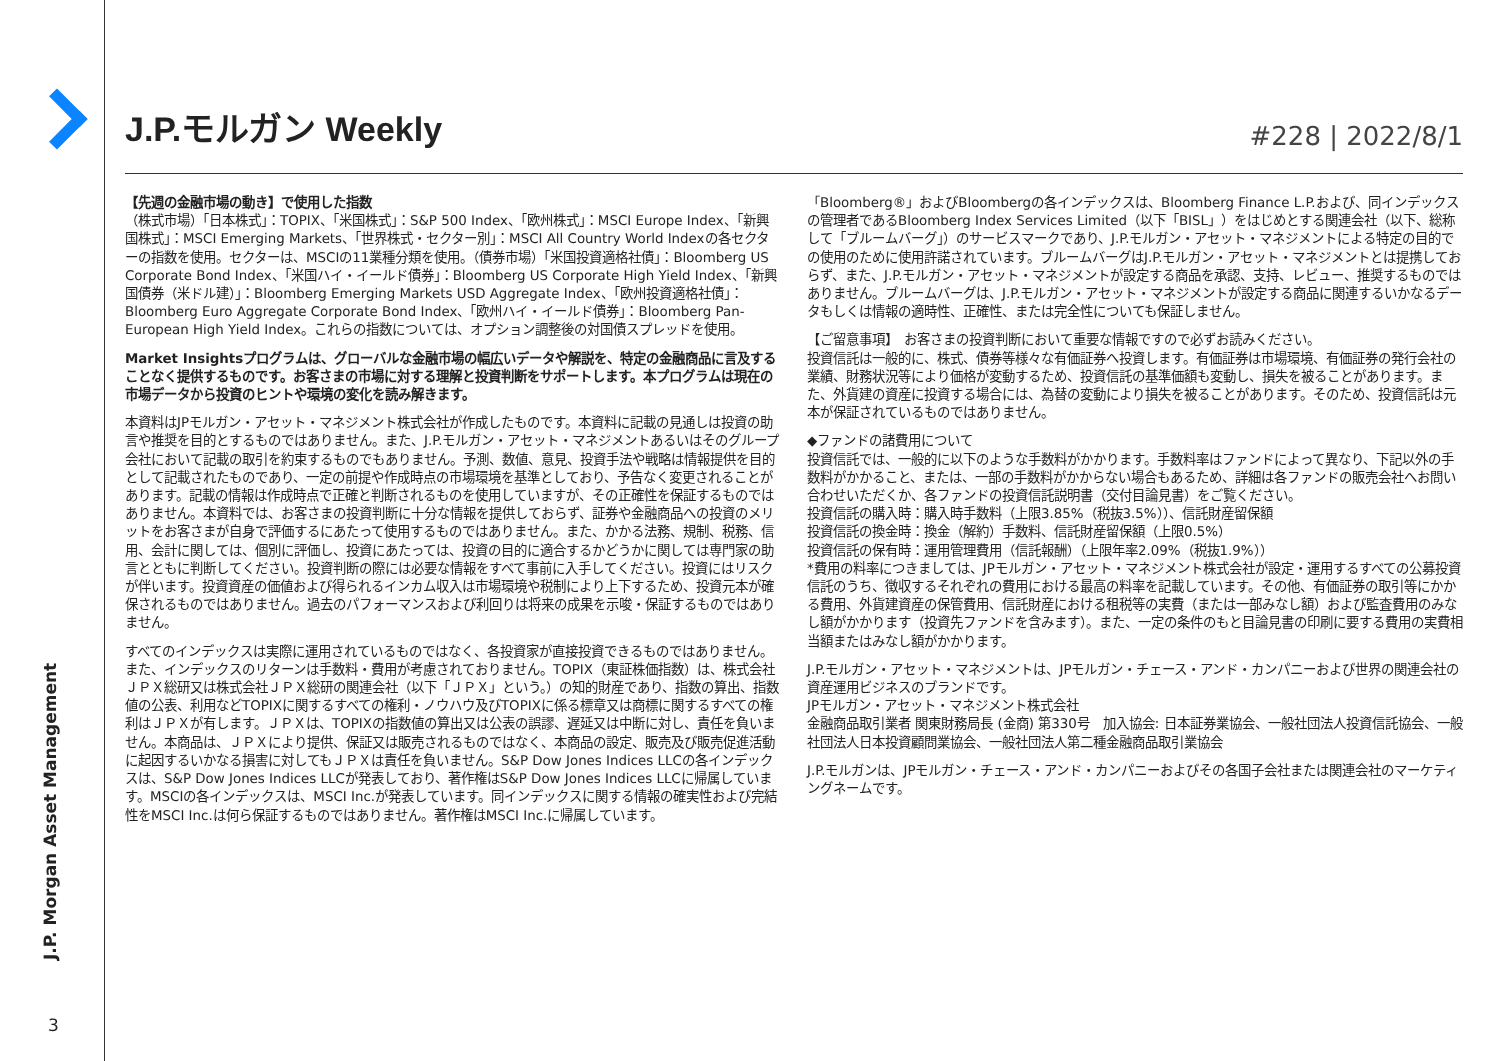J.P. Morgan Asset Management
3
J.P.モルガン Weekly
#228 | 2022/8/1
【先週の金融市場の動き】で使用した指数
（株式市場）「日本株式」：TOPIX、「米国株式」：S&P 500 Index、「欧州株式」：MSCI Europe Index、「新興国株式」：MSCI Emerging Markets、「世界株式・セクター別」：MSCI All Country World Indexの各セクターの指数を使用。セクターは、MSCIの11業種分類を使用。（債券市場）「米国投資適格社債」：Bloomberg US Corporate Bond Index、「米国ハイ・イールド債券」：Bloomberg US Corporate High Yield Index、「新興国債券（米ドル建）」：Bloomberg Emerging Markets USD Aggregate Index、「欧州投資適格社債」：Bloomberg Euro Aggregate Corporate Bond Index、「欧州ハイ・イールド債券」：Bloomberg Pan-European High Yield Index。これらの指数については、オプション調整後の対国債スプレッドを使用。
Market Insightsプログラムは、グローバルな金融市場の幅広いデータや解説を、特定の金融商品に言及することなく提供するものです。お客さまの市場に対する理解と投資判断をサポートします。本プログラムは現在の市場データから投資のヒントや環境の変化を読み解きます。
本資料はJPモルガン・アセット・マネジメント株式会社が作成したものです。本資料に記載の見通しは投資の助言や推奨を目的とするものではありません。また、J.P.モルガン・アセット・マネジメントあるいはそのグループ会社において記載の取引を約束するものでもありません。予測、数値、意見、投資手法や戦略は情報提供を目的として記載されたものであり、一定の前提や作成時点の市場環境を基準としており、予告なく変更されることがあります。記載の情報は作成時点で正確と判断されるものを使用していますが、その正確性を保証するものではありません。本資料では、お客さまの投資判断に十分な情報を提供しておらず、証券や金融商品への投資のメリットをお客さまが自身で評価するにあたって使用するものではありません。また、かかる法務、規制、税務、信用、会計に関しては、個別に評価し、投資にあたっては、投資の目的に適合するかどうかに関しては専門家の助言とともに判断してください。投資判断の際には必要な情報をすべて事前に入手してください。投資にはリスクが伴います。投資資産の価値および得られるインカム収入は市場環境や税制により上下するため、投資元本が確保されるものではありません。過去のパフォーマンスおよび利回りは将来の成果を示唆・保証するものではありません。
すべてのインデックスは実際に運用されているものではなく、各投資家が直接投資できるものではありません。また、インデックスのリターンは手数料・費用が考慮されておりません。TOPIX（東証株価指数）は、株式会社ＪＰＸ総研又は株式会社ＪＰＸ総研の関連会社（以下「ＪＰＸ」という。）の知的財産であり、指数の算出、指数値の公表、利用などTOPIXに関するすべての権利・ノウハウ及びTOPIXに係る標章又は商標に関するすべての権利はＪＰＸが有します。ＪＰＸは、TOPIXの指数値の算出又は公表の誤謬、遅延又は中断に対し、責任を負いません。本商品は、ＪＰＸにより提供、保証又は販売されるものではなく、本商品の設定、販売及び販売促進活動に起因するいかなる損害に対してもＪＰＸは責任を負いません。S&P Dow Jones Indices LLCの各インデックスは、S&P Dow Jones Indices LLCが発表しており、著作権はS&P Dow Jones Indices LLCに帰属しています。MSCIの各インデックスは、MSCI Inc.が発表しています。同インデックスに関する情報の確実性および完結性をMSCI Inc.は何ら保証するものではありません。著作権はMSCI Inc.に帰属しています。
「Bloomberg®」およびBloombergの各インデックスは、Bloomberg Finance L.P.および、同インデックスの管理者であるBloomberg Index Services Limited（以下「BISL」）をはじめとする関連会社（以下、総称して「ブルームバーグ」）のサービスマークであり、J.P.モルガン・アセット・マネジメントによる特定の目的での使用のために使用許諾されています。ブルームバーグはJ.P.モルガン・アセット・マネジメントとは提携しておらず、また、J.P.モルガン・アセット・マネジメントが設定する商品を承認、支持、レビュー、推奨するものではありません。ブルームバーグは、J.P.モルガン・アセット・マネジメントが設定する商品に関連するいかなるデータもしくは情報の適時性、正確性、または完全性についても保証しません。
【ご留意事項】　お客さまの投資判断において重要な情報ですので必ずお読みください。
投資信託は一般的に、株式、債券等様々な有価証券へ投資します。有価証券は市場環境、有価証券の発行会社の業績、財務状況等により価格が変動するため、投資信託の基準価額も変動し、損失を被ることがあります。また、外貨建の資産に投資する場合には、為替の変動により損失を被ることがあります。そのため、投資信託は元本が保証されているものではありません。
◆ファンドの諸費用について
投資信託では、一般的に以下のような手数料がかかります。手数料率はファンドによって異なり、下記以外の手数料がかかること、または、一部の手数料がかからない場合もあるため、詳細は各ファンドの販売会社へお問い合わせいただくか、各ファンドの投資信託説明書（交付目論見書）をご覧ください。
投資信託の購入時：購入時手数料（上限3.85%（税抜3.5%））、信託財産留保額
投資信託の換金時：換金（解約）手数料、信託財産留保額（上限0.5%）
投資信託の保有時：運用管理費用（信託報酬）（上限年率2.09%（税抜1.9%））
*費用の料率につきましては、JPモルガン・アセット・マネジメント株式会社が設定・運用するすべての公募投資信託のうち、徴収するそれぞれの費用における最高の料率を記載しています。その他、有価証券の取引等にかかる費用、外貨建資産の保管費用、信託財産における租税等の実費（または一部みなし額）および監査費用のみなし額がかかります（投資先ファンドを含みます）。また、一定の条件のもと目論見書の印刷に要する費用の実費相当額またはみなし額がかかります。
J.P.モルガン・アセット・マネジメントは、JPモルガン・チェース・アンド・カンパニーおよび世界の関連会社の資産運用ビジネスのブランドです。
JPモルガン・アセット・マネジメント株式会社
金融商品取引業者 関東財務局長 (金商) 第330号　加入協会: 日本証券業協会、一般社団法人投資信託協会、一般社団法人日本投資顧問業協会、一般社団法人第二種金融商品取引業協会
J.P.モルガンは、JPモルガン・チェース・アンド・カンパニーおよびその各国子会社または関連会社のマーケティングネームです。